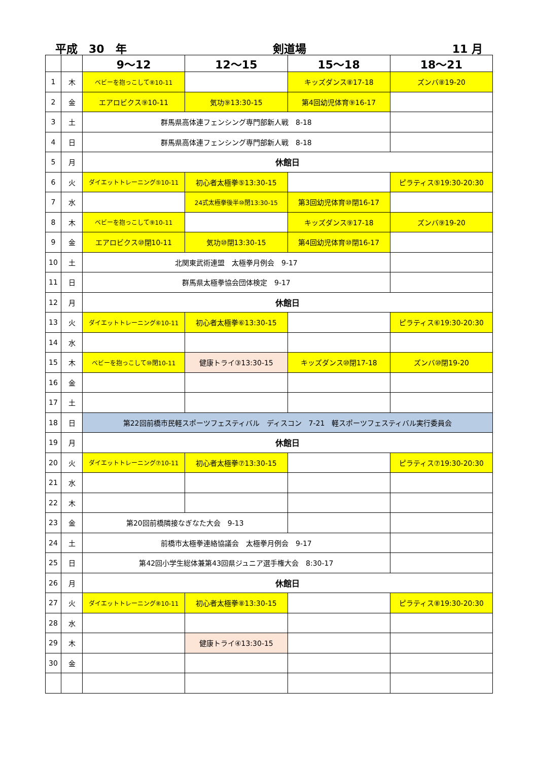平成　30　年 剣道場 11 月
| | | 9～12 | 12～15 | 15～18 | 18～21 |
| --- | --- | --- | --- | --- | --- |
| 1 | 木 | ベビーを抱っこして⑧10-11 | | キッズダンス⑧17-18 | ズンバ⑧19-20 |
| 2 | 金 | エアロビクス⑨10-11 | 気功⑨13:30-15 | 第4回幼児体育⑨16-17 | |
| 3 | 土 | 群馬県高体連フェンシング専門部新人戦 8-18 | | | |
| 4 | 日 | 群馬県高体連フェンシング専門部新人戦 8-18 | | | |
| 5 | 月 | 休館日 | | | |
| 6 | 火 | ダイエットトレーニング⑤10-11 | 初心者太極拳⑤13:30-15 | | ピラティス⑤19:30-20:30 |
| 7 | 水 | | 24式太極拳後半⑩閉13:30-15 | 第3回幼児体育⑩閉16-17 | |
| 8 | 木 | ベビーを抱っこして⑨10-11 | | キッズダンス⑨17-18 | ズンバ⑨19-20 |
| 9 | 金 | エアロビクス⑩閉10-11 | 気功⑩閉13:30-15 | 第4回幼児体育⑩閉16-17 | |
| 10 | 土 | 北関東武術連盟 太極拳月例会 9-17 | | | |
| 11 | 日 | 群馬県太極拳協会団体検定 9-17 | | | |
| 12 | 月 | 休館日 | | | |
| 13 | 火 | ダイエットトレーニング⑥10-11 | 初心者太極拳⑥13:30-15 | | ピラティス⑥19:30-20:30 |
| 14 | 水 | | | | |
| 15 | 木 | ベビーを抱っこして⑩閉10-11 | 健康トライ③13:30-15 | キッズダンス⑩閉17-18 | ズンバ⑩閉19-20 |
| 16 | 金 | | | | |
| 17 | 土 | | | | |
| 18 | 日 | 第22回前橋市民軽スポーツフェスティバル ディスコン 7-21 軽スポーツフェスティバル実行委員会 | | | |
| 19 | 月 | 休館日 | | | |
| 20 | 火 | ダイエットトレーニング⑦10-11 | 初心者太極拳⑦13:30-15 | | ピラティス⑦19:30-20:30 |
| 21 | 水 | | | | |
| 22 | 木 | | | | |
| 23 | 金 | 第20回前橋隣接なぎなた大会 9-13 | | | |
| 24 | 土 | 前橋市太極拳連絡協議会 太極拳月例会 9-17 | | | |
| 25 | 日 | 第42回小学生総体兼第43回県ジュニア選手権大会 8:30-17 | | | |
| 26 | 月 | 休館日 | | | |
| 27 | 火 | ダイエットトレーニング⑧10-11 | 初心者太極拳⑧13:30-15 | | ピラティス⑧19:30-20:30 |
| 28 | 水 | | | | |
| 29 | 木 | | 健康トライ④13:30-15 | | |
| 30 | 金 | | | | |